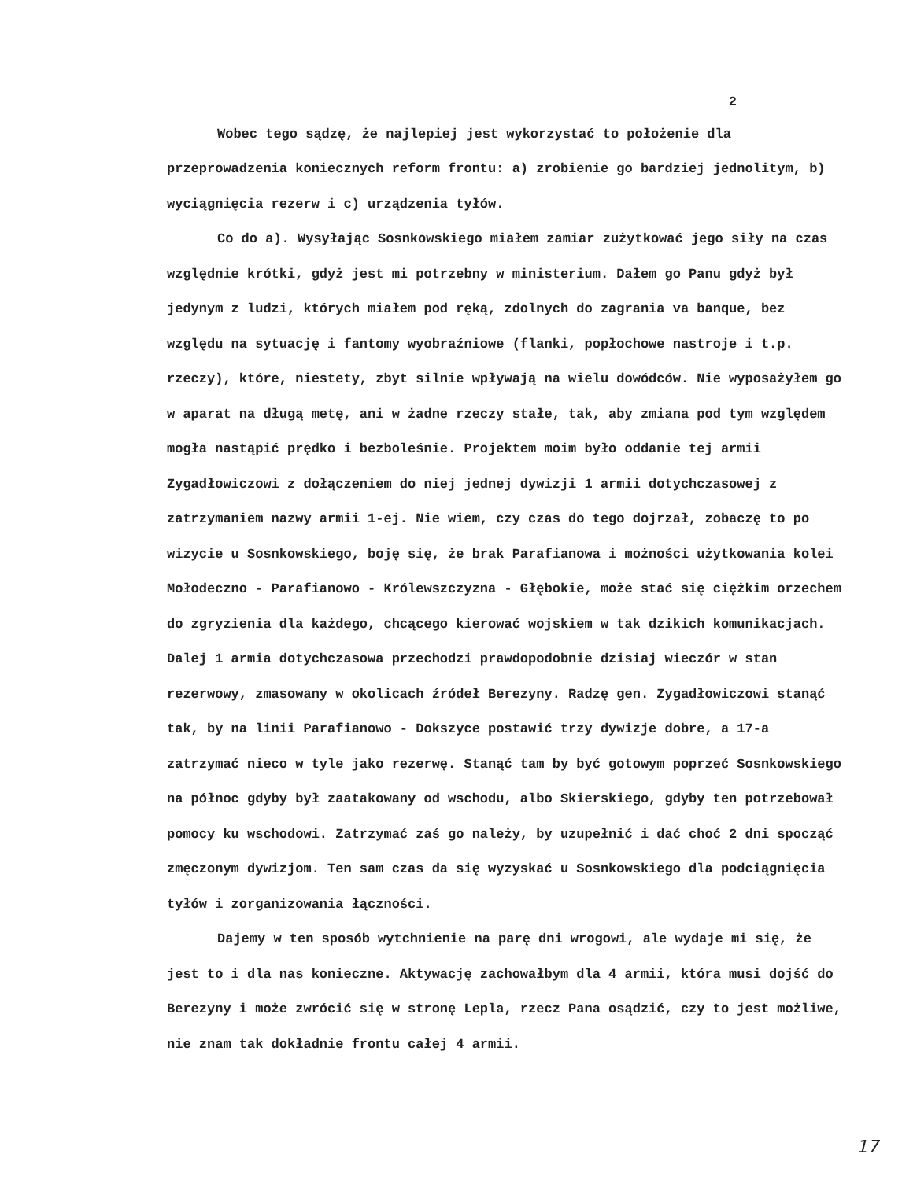2
Wobec tego sądzę, że najlepiej jest wykorzystać to położenie dla przeprowadzenia koniecznych reform frontu: a) zrobienie go bardziej jednolitym, b) wyciągnięcia rezerw i c) urządzenia tyłów.
Co do a). Wysyłając Sosnkowskiego miałem zamiar zużytkować jego siły na czas względnie krótki, gdyż jest mi potrzebny w ministerium. Dałem go Panu gdyż był jedynym z ludzi, których miałem pod ręką, zdolnych do zagrania va banque, bez względu na sytuację i fantomy wyobraźniowe (flanki, popłochowe nastroje i t.p. rzeczy), które, niestety, zbyt silnie wpływają na wielu dowódców. Nie wyposażyłem go w aparat na długą metę, ani w żadne rzeczy stałe, tak, aby zmiana pod tym względem mogła nastąpić prędko i bezboleśnie. Projektem moim było oddanie tej armii Zygadłowiczowi z dołączeniem do niej jednej dywizji 1 armii dotychczasowej z zatrzymaniem nazwy armii 1-ej. Nie wiem, czy czas do tego dojrzał, zobaczę to po wizycie u Sosnkowskiego, boję się, że brak Parafianowa i możności użytkowania kolei Mołodeczno - Parafianowo - Królewszczyzna - Głębokie, może stać się ciężkim orzechem do zgryzienia dla każdego, chcącego kierować wojskiem w tak dzikich komunikacjach. Dalej 1 armia dotychczasowa przechodzi prawdopodobnie dzisiaj wieczór w stan rezerwowy, zmasowany w okolicach źródeł Berezyny. Radzę gen. Zygadłowiczowi stanąć tak, by na linii Parafianowo - Dokszyce postawić trzy dywizje dobre, a 17-a zatrzymać nieco w tyle jako rezerwę. Stanąć tam by być gotowym poprzeć Sosnkowskiego na północ gdyby był zaatakowany od wschodu, albo Skierskiego, gdyby ten potrzebował pomocy ku wschodowi. Zatrzymać zaś go należy, by uzupełnić i dać choć 2 dni spocząć zmęczonym dywizjom. Ten sam czas da się wyzyskać u Sosnkowskiego dla podciągnięcia tyłów i zorganizowania łączności.
Dajemy w ten sposób wytchnienie na parę dni wrogowi, ale wydaje mi się, że jest to i dla nas konieczne. Aktywację zachowałbym dla 4 armii, która musi dojść do Berezyny i może zwrócić się w stronę Lepla, rzecz Pana osądzić, czy to jest możliwe, nie znam tak dokładnie frontu całej 4 armii.
17